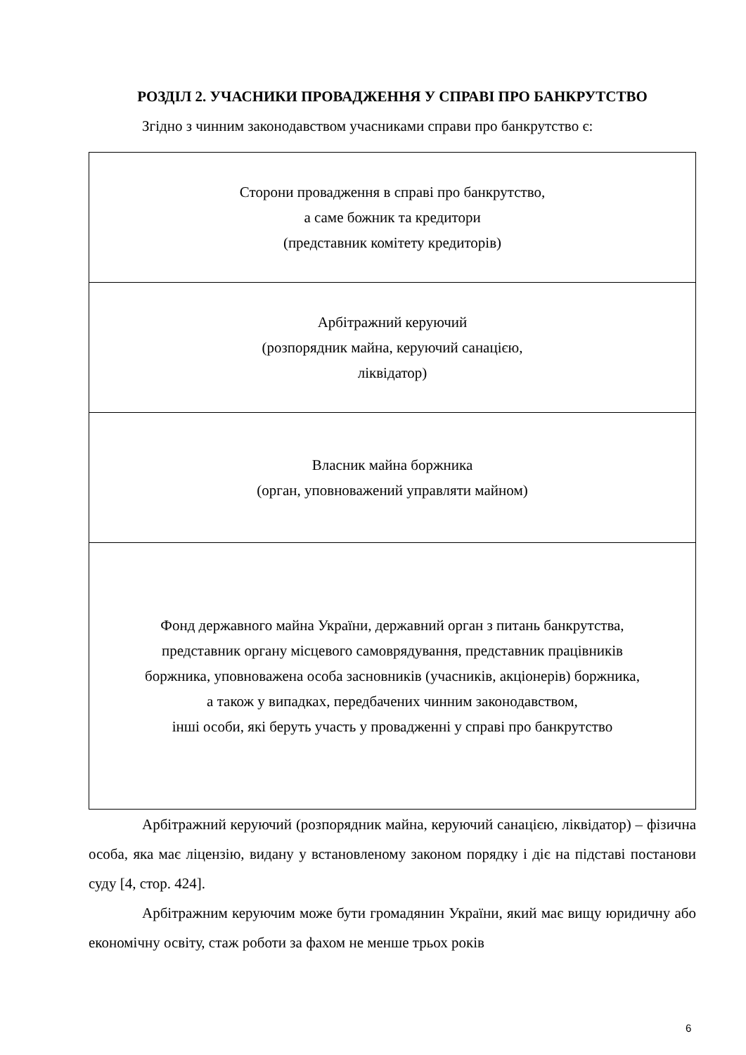РОЗДІЛ 2. УЧАСНИКИ ПРОВАДЖЕННЯ У СПРАВІ ПРО БАНКРУТСТВО
Згідно з чинним законодавством учасниками справи про банкрутство є:
| Сторони провадження в справі про банкрутство, а саме божник та кредитори (представник комітету кредиторів) |
| Арбітражний керуючий (розпорядник майна, керуючий санацією, ліквідатор) |
| Власник майна боржника (орган, уповноважений управляти майном) |
| Фонд державного майна України, державний орган з питань банкрутства, представник органу місцевого самоврядування, представник працівників боржника, уповноважена особа засновників (учасників, акціонерів) боржника, а також у випадках, передбачених чинним законодавством, інші особи, які беруть участь у провадженні у справі про банкрутство |
Арбітражний керуючий (розпорядник майна, керуючий санацією, ліквідатор) – фізична особа, яка має ліцензію, видану у встановленому законом порядку і діє на підставі постанови суду [4, стор. 424].
Арбітражним керуючим може бути громадянин України, який має вищу юридичну або економічну освіту, стаж роботи за фахом не менше трьох років
6